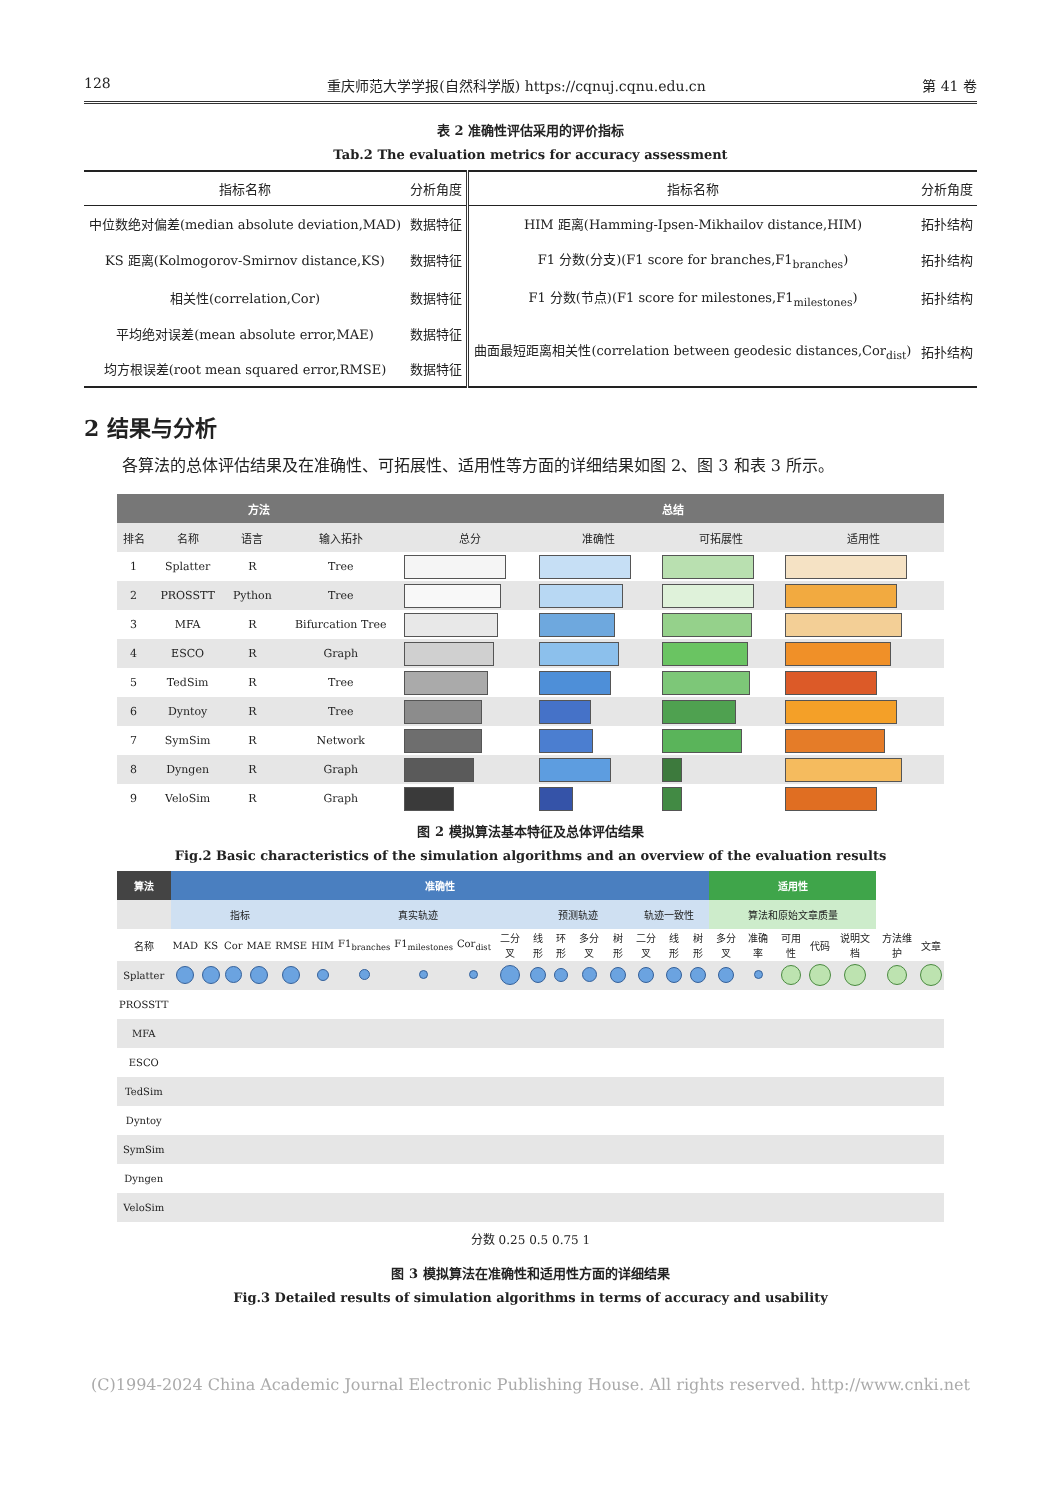128 重庆师范大学学报(自然科学版) https://cqnuj.cqnu.edu.cn 第 41 卷
表 2 准确性评估采用的评价指标
Tab.2 The evaluation metrics for accuracy assessment
| 指标名称 | 分析角度 | 指标名称 | 分析角度 |
| --- | --- | --- | --- |
| 中位数绝对偏差(median absolute deviation,MAD) | 数据特征 | HIM 距离(Hamming-Ipsen-Mikhailov distance,HIM) | 拓扑结构 |
| KS 距离(Kolmogorov-Smirnov distance,KS) | 数据特征 | F1 分数(分支)(F1 score for branches,F1<sub>branches</sub>) | 拓扑结构 |
| 相关性(correlation,Cor) | 数据特征 | F1 分数(节点)(F1 score for milestones,F1<sub>milestones</sub>) | 拓扑结构 |
| 平均绝对误差(mean absolute error,MAE) | 数据特征 | 曲面最短距离相关性(correlation between geodesic distances,Cor<sub>dist</sub>) | 拓扑结构 |
| 均方根误差(root mean squared error,RMSE) | 数据特征 | | |
2 结果与分析
各算法的总体评估结果及在准确性、可拓展性、适用性等方面的详细结果如图 2、图 3 和表 3 所示。
| 方法 | | | | 总结 | | | |
| 排名 | 名称 | 语言 | 输入拓扑 | 总分 | 准确性 | 可拓展性 | 适用性 |
| 1 | Splatter | R | Tree | | | | |
| 2 | PROSSTT | Python | Tree | | | | |
| 3 | MFA | R | Bifurcation Tree | | | | |
| 4 | ESCO | R | Graph | | | | |
| 5 | TedSim | R | Tree | | | | |
| 6 | Dyntoy | R | Tree | | | | |
| 7 | SymSim | R | Network | | | | |
| 8 | Dyngen | R | Graph | | | | |
| 9 | VeloSim | R | Graph | | | | |
图 2 模拟算法基本特征及总体评估结果
Fig.2 Basic characteristics of the simulation algorithms and an overview of the evaluation results
| 算法 | 准确性 | | | | | | | | | | | | | | | | | 适用性 | | | | | | |
| | 指标 | | | | | 真实轨迹 | | | | | 预测轨迹 | | | | 轨迹一致性 | | | 算法和原始文章质量 | | | | | | |
| 名称 | MAD | KS | Cor | MAE | RMSE | HIM | F1<sub>branches</sub> | F1<sub>milestones</sub> | Cor<sub>dist</sub> | 二分叉 | 线形 | 环形 | 多分叉 | 树形 | 二分叉 | 线形 | 树形 | 多分叉 | 准确率 | 可用性 | 代码 | 说明文档 | 方法维护 | 文章 |
| Splatter | | | | | | | | | | | | | | | | | | | | | | | | |
| PROSSTT | | | | | | | | | | | | | | | | | | | | | | | | |
| MFA | | | | | | | | | | | | | | | | | | | | | | | | |
| ESCO | | | | | | | | | | | | | | | | | | | | | | | | |
| TedSim | | | | | | | | | | | | | | | | | | | | | | | | |
| Dyntoy | | | | | | | | | | | | | | | | | | | | | | | | |
| SymSim | | | | | | | | | | | | | | | | | | | | | | | | |
| Dyngen | | | | | | | | | | | | | | | | | | | | | | | | |
| VeloSim | | | | | | | | | | | | | | | | | | | | | | | | |
分数 0.25 0.5 0.75 1
图 3 模拟算法在准确性和适用性方面的详细结果
Fig.3 Detailed results of simulation algorithms in terms of accuracy and usability
(C)1994-2024 China Academic Journal Electronic Publishing House. All rights reserved. http://www.cnki.net